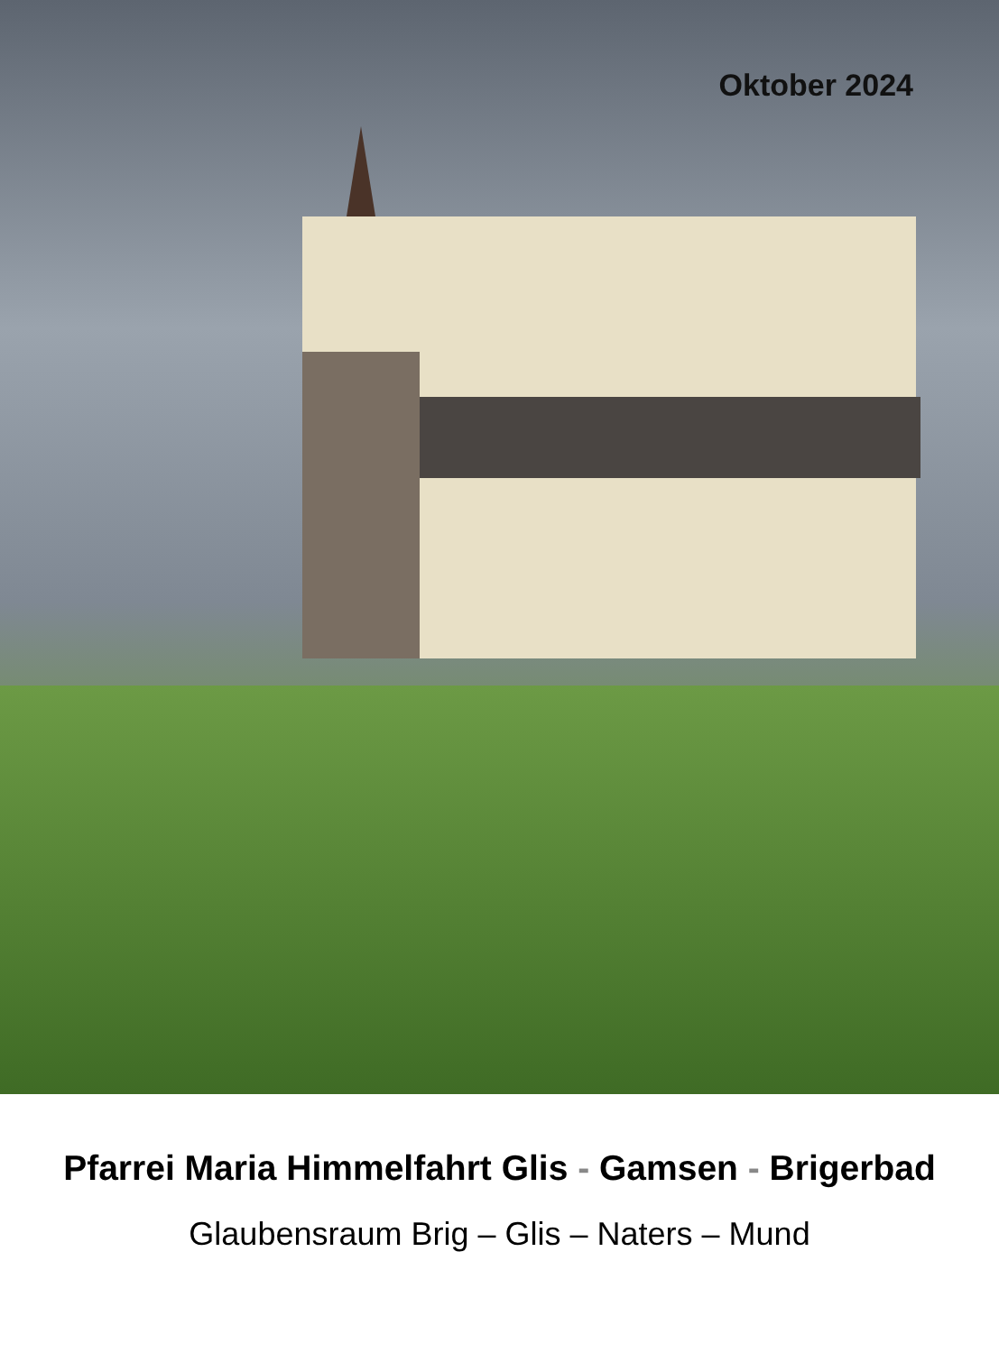Oktober 2024
Pfarrei Maria Himmelfahrt Glis - Gamsen - Brigerbad
Glaubensraum Brig – Glis – Naters – Mund